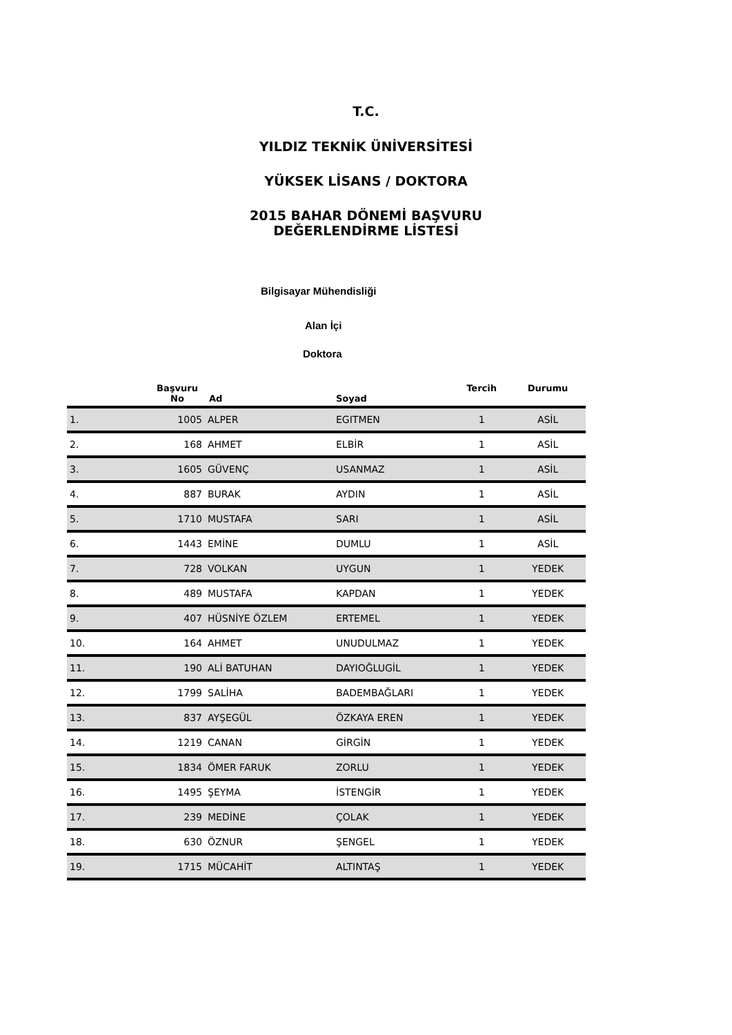T.C.
YILDIZ TEKNİK ÜNİVERSİTESİ
YÜKSEK LİSANS / DOKTORA
2015 BAHAR DÖNEMİ BAŞVURU
DEĞERLENDİRME LİSTESİ
Bilgisayar Mühendisliği
Alan İçi
Doktora
| | Başvuru No | Ad | Soyad | Tercih | Durumu |
| --- | --- | --- | --- | --- | --- |
| 1. | 1005 | ALPER | EGITMEN | 1 | ASİL |
| 2. | 168 | AHMET | ELBİR | 1 | ASİL |
| 3. | 1605 | GÜVENÇ | USANMAZ | 1 | ASİL |
| 4. | 887 | BURAK | AYDIN | 1 | ASİL |
| 5. | 1710 | MUSTAFA | SARI | 1 | ASİL |
| 6. | 1443 | EMİNE | DUMLU | 1 | ASİL |
| 7. | 728 | VOLKAN | UYGUN | 1 | YEDEK |
| 8. | 489 | MUSTAFA | KAPDAN | 1 | YEDEK |
| 9. | 407 | HÜSNİYE ÖZLEM | ERTEMEL | 1 | YEDEK |
| 10. | 164 | AHMET | UNUDULMAZ | 1 | YEDEK |
| 11. | 190 | ALİ BATUHAN | DAYIOĞLUGİL | 1 | YEDEK |
| 12. | 1799 | SALİHA | BADEMBAĞLARI | 1 | YEDEK |
| 13. | 837 | AYŞEGÜL | ÖZKAYA EREN | 1 | YEDEK |
| 14. | 1219 | CANAN | GİRGİN | 1 | YEDEK |
| 15. | 1834 | ÖMER FARUK | ZORLU | 1 | YEDEK |
| 16. | 1495 | ŞEYMA | İSTENGİR | 1 | YEDEK |
| 17. | 239 | MEDİNE | ÇOLAK | 1 | YEDEK |
| 18. | 630 | ÖZNUR | ŞENGEL | 1 | YEDEK |
| 19. | 1715 | MÜCAHİT | ALTINTAŞ | 1 | YEDEK |